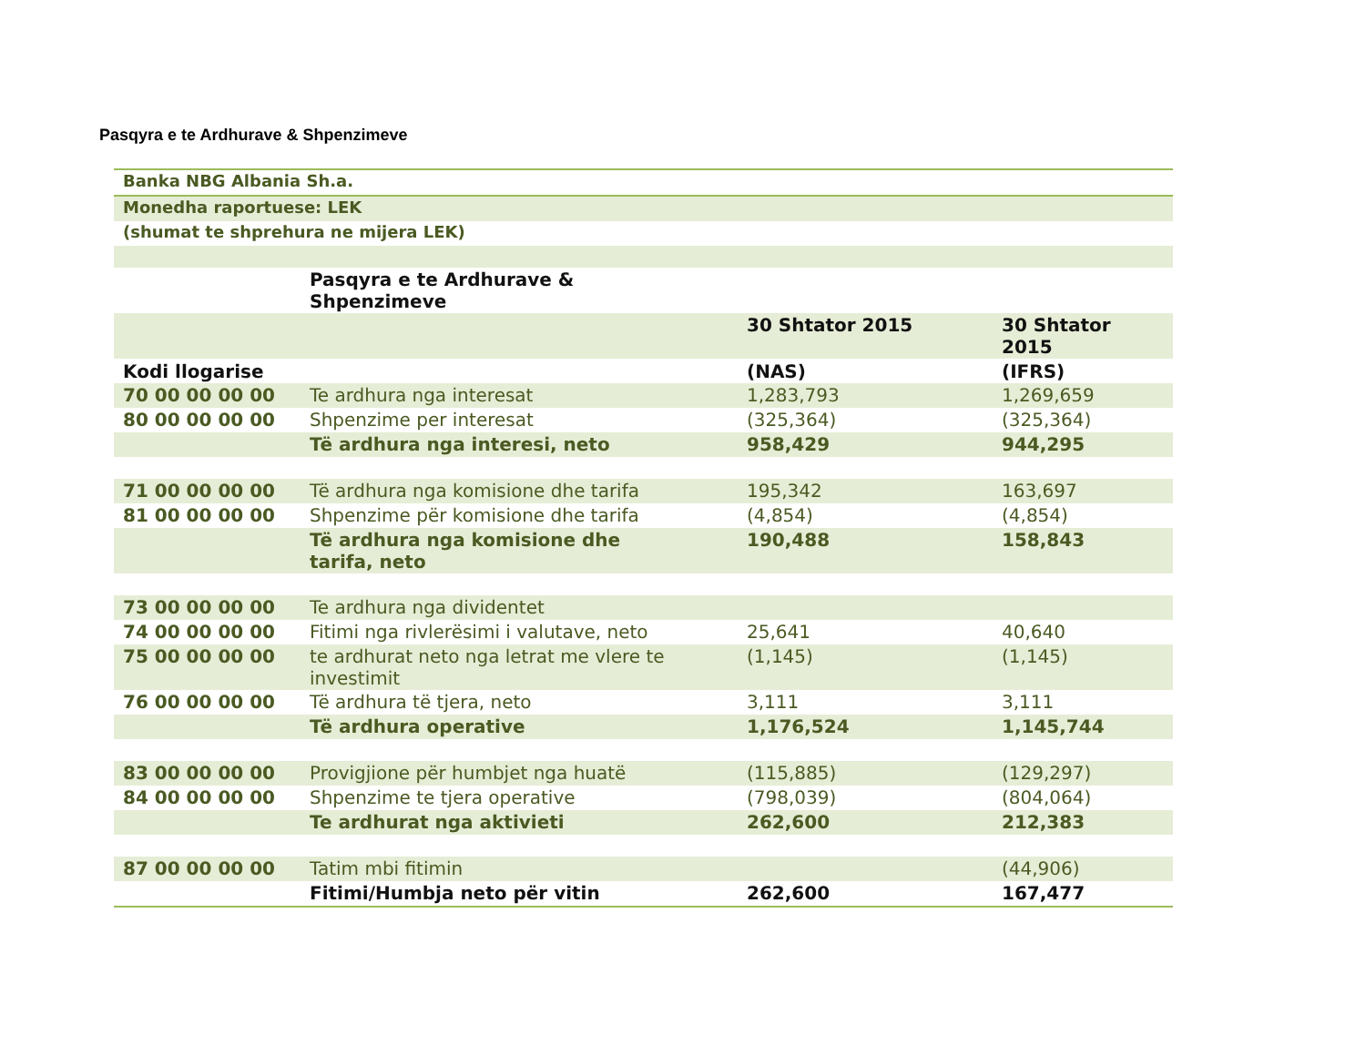Pasqyra e te Ardhurave & Shpenzimeve
| Banka NBG Albania Sh.a. | | | |
| Monedha raportuese: LEK | | | |
| (shumat te shprehura ne mijera LEK) | | | |
| | Pasqyra e te Ardhurave & Shpenzimeve | | |
| | | 30 Shtator 2015 | 30 Shtator 2015 |
| Kodi llogarise | | (NAS) | (IFRS) |
| 70 00 00 00 00 | Te ardhura nga interesat | 1,283,793 | 1,269,659 |
| 80 00 00 00 00 | Shpenzime per interesat | (325,364) | (325,364) |
| | Të ardhura nga interesi, neto | 958,429 | 944,295 |
| 71 00 00 00 00 | Të ardhura nga komisione dhe tarifa | 195,342 | 163,697 |
| 81 00 00 00 00 | Shpenzime për komisione dhe tarifa | (4,854) | (4,854) |
| | Të ardhura nga komisione dhe tarifa, neto | 190,488 | 158,843 |
| 73 00 00 00 00 | Te ardhura nga dividentet | | |
| 74 00 00 00 00 | Fitimi nga rivlerësimi i valutave, neto | 25,641 | 40,640 |
| 75 00 00 00 00 | te ardhurat neto nga letrat me vlere te investimit | (1,145) | (1,145) |
| 76 00 00 00 00 | Të ardhura të tjera, neto | 3,111 | 3,111 |
| | Të ardhura operative | 1,176,524 | 1,145,744 |
| 83 00 00 00 00 | Provigjione për humbjet nga huatë | (115,885) | (129,297) |
| 84 00 00 00 00 | Shpenzime te tjera operative | (798,039) | (804,064) |
| | Te ardhurat nga aktivieti | 262,600 | 212,383 |
| 87 00 00 00 00 | Tatim mbi fitimin | | (44,906) |
| | Fitimi/Humbja neto për vitin | 262,600 | 167,477 |